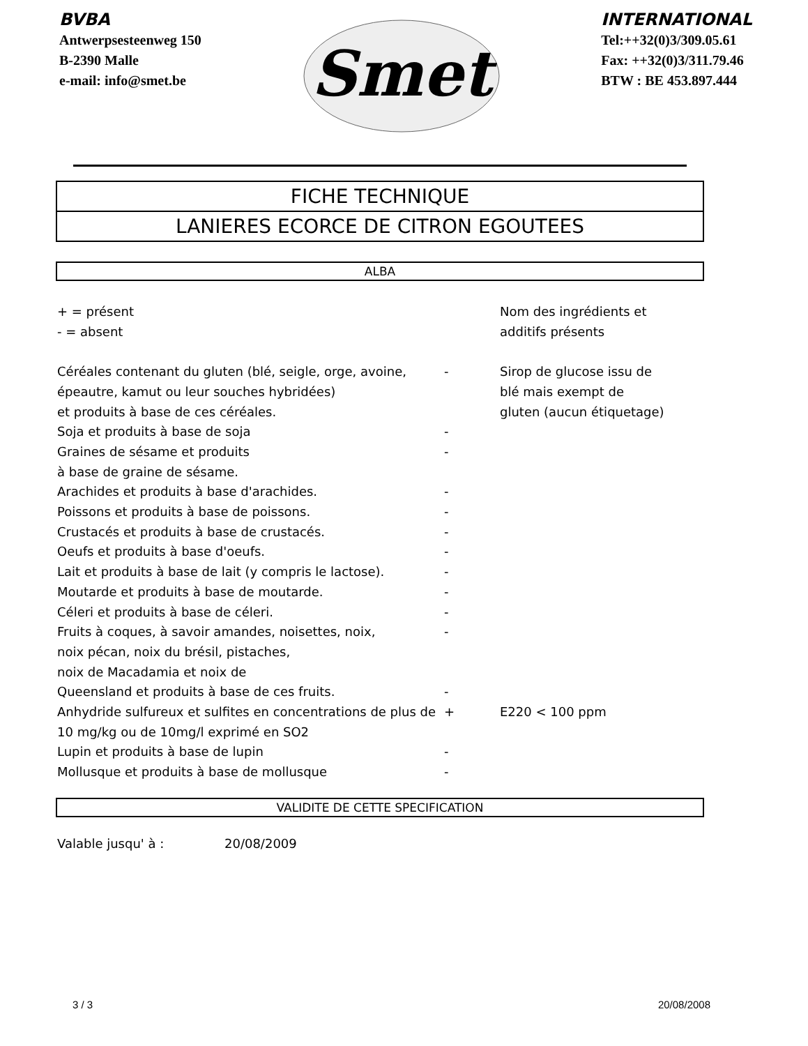BVBA
Antwerpsesteenweg 150
B-2390 Malle
e-mail: info@smet.be
Smet
INTERNATIONAL
Tel:++32(0)3/309.05.61
Fax: ++32(0)3/311.79.46
BTW : BE 453.897.444
FICHE TECHNIQUE
LANIERES ECORCE DE CITRON EGOUTEES
ALBA
| + = présent - = absent | | Nom des ingrédients et additifs présents |
| Céréales contenant du gluten (blé, seigle, orge, avoine, épeautre, kamut ou leur souches hybridées) et produits à base de ces céréales. | - | Sirop de glucose issu de blé mais exempt de gluten (aucun étiquetage) |
| Soja et produits à base de soja | - | |
| Graines de sésame et produits à base de graine de sésame. | - | |
| Arachides et produits à base d'arachides. | - | |
| Poissons et produits à base de poissons. | - | |
| Crustacés et produits à base de crustacés. | - | |
| Oeufs et produits à base d'oeufs. | - | |
| Lait et produits à base de lait (y compris le lactose). | - | |
| Moutarde et produits à base de moutarde. | - | |
| Céleri et produits à base de céleri. | - | |
| Fruits à coques, à savoir amandes, noisettes, noix, noix pécan, noix du brésil, pistaches, noix de Macadamia et noix de Queensland et produits à base de ces fruits. | - - | |
| Anhydride sulfureux et sulfites en concentrations de plus de 10 mg/kg ou de 10mg/l exprimé en SO2 | + | E220 < 100 ppm |
| Lupin et produits à base de lupin | - | |
| Mollusque et produits à base de mollusque | - | |
VALIDITE DE CETTE SPECIFICATION
| Valable jusqu' à : | 20/08/2009 |
3 / 3 20/08/2008